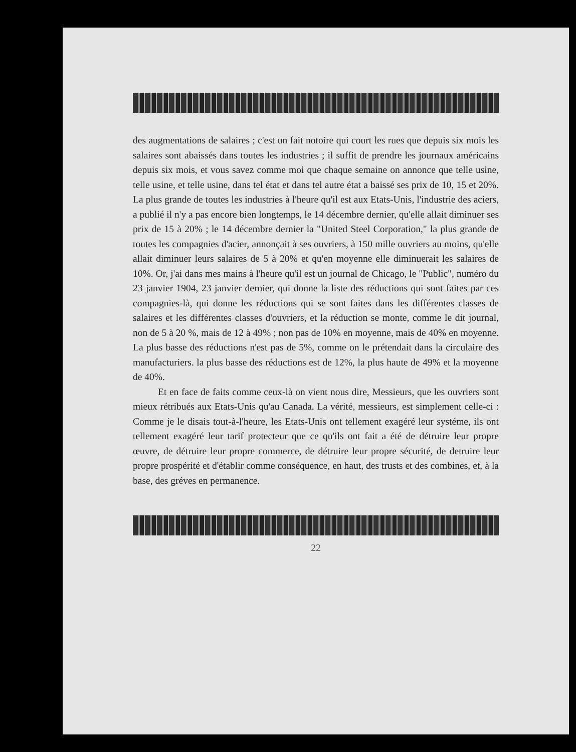des augmentations de salaires ; c'est un fait notoire qui court les rues que depuis six mois les salaires sont abaissés dans toutes les industries ; il suffit de prendre les journaux américains depuis six mois, et vous savez comme moi que chaque semaine on annonce que telle usine, telle usine, et telle usine, dans tel état et dans tel autre état a baissé ses prix de 10, 15 et 20%. La plus grande de toutes les industries à l'heure qu'il est aux Etats-Unis, l'industrie des aciers, a publié il n'y a pas encore bien longtemps, le 14 décembre dernier, qu'elle allait diminuer ses prix de 15 à 20% ; le 14 décembre dernier la "United Steel Corporation," la plus grande de toutes les compagnies d'acier, annonçait à ses ouvriers, à 150 mille ouvriers au moins, qu'elle allait diminuer leurs salaires de 5 à 20% et qu'en moyenne elle diminuerait les salaires de 10%. Or, j'ai dans mes mains à l'heure qu'il est un journal de Chicago, le "Public", numéro du 23 janvier 1904, 23 janvier dernier, qui donne la liste des réductions qui sont faites par ces compagnies-là, qui donne les réductions qui se sont faites dans les différentes classes de salaires et les différentes classes d'ouvriers, et la réduction se monte, comme le dit journal, non de 5 à 20 %, mais de 12 à 49% ; non pas de 10% en moyenne, mais de 40% en moyenne. La plus basse des réductions n'est pas de 5%, comme on le prétendait dans la circulaire des manufacturiers. la plus basse des réductions est de 12%, la plus haute de 49% et la moyenne de 40%.
Et en face de faits comme ceux-là on vient nous dire, Messieurs, que les ouvriers sont mieux rétribués aux Etats-Unis qu'au Canada. La vérité, messieurs, est simplement celle-ci : Comme je le disais tout-à-l'heure, les Etats-Unis ont tellement exagéré leur systéme, ils ont tellement exagéré leur tarif protecteur que ce qu'ils ont fait a été de détruire leur propre œuvre, de détruire leur propre commerce, de détruire leur propre sécurité, de detruire leur propre prospérité et d'établir comme conséquence, en haut, des trusts et des combines, et, à la base, des gréves en permanence.
22